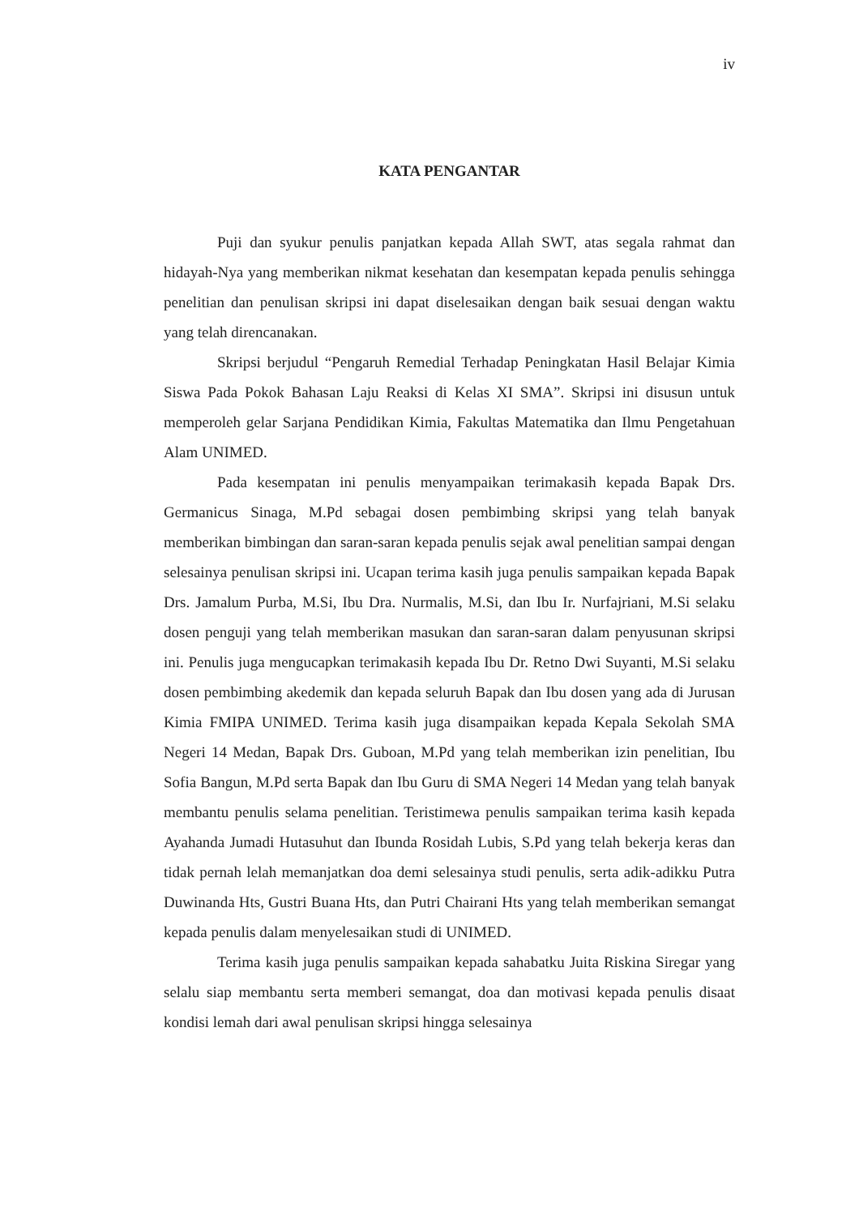iv
KATA PENGANTAR
Puji dan syukur penulis panjatkan kepada Allah SWT, atas segala rahmat dan hidayah-Nya yang memberikan nikmat kesehatan dan kesempatan kepada penulis sehingga penelitian dan penulisan skripsi ini dapat diselesaikan dengan baik sesuai dengan waktu yang telah direncanakan.
Skripsi berjudul “Pengaruh Remedial Terhadap Peningkatan Hasil Belajar Kimia Siswa Pada Pokok Bahasan Laju Reaksi di Kelas XI SMA”. Skripsi ini disusun untuk memperoleh gelar Sarjana Pendidikan Kimia, Fakultas Matematika dan Ilmu Pengetahuan Alam UNIMED.
Pada kesempatan ini penulis menyampaikan terimakasih kepada Bapak Drs. Germanicus Sinaga, M.Pd sebagai dosen pembimbing skripsi yang telah banyak memberikan bimbingan dan saran-saran kepada penulis sejak awal penelitian sampai dengan selesainya penulisan skripsi ini. Ucapan terima kasih juga penulis sampaikan kepada Bapak Drs. Jamalum Purba, M.Si, Ibu Dra. Nurmalis, M.Si, dan Ibu Ir. Nurfajriani, M.Si selaku dosen penguji yang telah memberikan masukan dan saran-saran dalam penyusunan skripsi ini. Penulis juga mengucapkan terimakasih kepada Ibu Dr. Retno Dwi Suyanti, M.Si selaku dosen pembimbing akedemik dan kepada seluruh Bapak dan Ibu dosen yang ada di Jurusan Kimia FMIPA UNIMED. Terima kasih juga disampaikan kepada Kepala Sekolah SMA Negeri 14 Medan, Bapak Drs. Guboan, M.Pd yang telah memberikan izin penelitian, Ibu Sofia Bangun, M.Pd serta Bapak dan Ibu Guru di SMA Negeri 14 Medan yang telah banyak membantu penulis selama penelitian. Teristimewa penulis sampaikan terima kasih kepada Ayahanda Jumadi Hutasuhut dan Ibunda Rosidah Lubis, S.Pd yang telah bekerja keras dan tidak pernah lelah memanjatkan doa demi selesainya studi penulis, serta adik-adikku Putra Duwinanda Hts, Gustri Buana Hts, dan Putri Chairani Hts yang telah memberikan semangat kepada penulis dalam menyelesaikan studi di UNIMED.
Terima kasih juga penulis sampaikan kepada sahabatku Juita Riskina Siregar yang selalu siap membantu serta memberi semangat, doa dan motivasi kepada penulis disaat kondisi lemah dari awal penulisan skripsi hingga selesainya